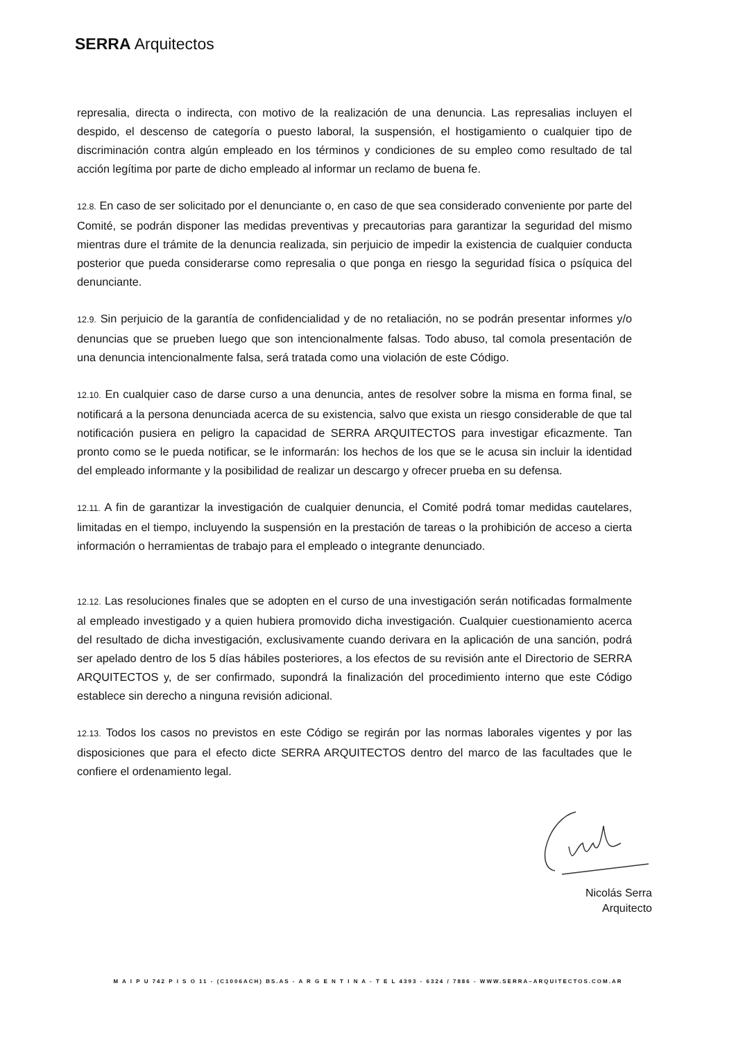SERRA Arquitectos
represalia, directa o indirecta, con motivo de la realización de una denuncia. Las represalias incluyen el despido, el descenso de categoría o puesto laboral, la suspensión, el hostigamiento o cualquier tipo de discriminación contra algún empleado en los términos y condiciones de su empleo como resultado de tal acción legítima por parte de dicho empleado al informar un reclamo de buena fe.
12.8. En caso de ser solicitado por el denunciante o, en caso de que sea considerado conveniente por parte del Comité, se podrán disponer las medidas preventivas y precautorias para garantizar la seguridad del mismo mientras dure el trámite de la denuncia realizada, sin perjuicio de impedir la existencia de cualquier conducta posterior que pueda considerarse como represalia o que ponga en riesgo la seguridad física o psíquica del denunciante.
12.9. Sin perjuicio de la garantía de confidencialidad y de no retaliación, no se podrán presentar informes y/o denuncias que se prueben luego que son intencionalmente falsas. Todo abuso, tal comola presentación de una denuncia intencionalmente falsa, será tratada como una violación de este Código.
12.10. En cualquier caso de darse curso a una denuncia, antes de resolver sobre la misma en forma final, se notificará a la persona denunciada acerca de su existencia, salvo que exista un riesgo considerable de que tal notificación pusiera en peligro la capacidad de SERRA ARQUITECTOS para investigar eficazmente. Tan pronto como se le pueda notificar, se le informarán: los hechos de los que se le acusa sin incluir la identidad del empleado informante y la posibilidad de realizar un descargo y ofrecer prueba en su defensa.
12.11. A fin de garantizar la investigación de cualquier denuncia, el Comité podrá tomar medidas cautelares, limitadas en el tiempo, incluyendo la suspensión en la prestación de tareas o la prohibición de acceso a cierta información o herramientas de trabajo para el empleado o integrante denunciado.
12.12. Las resoluciones finales que se adopten en el curso de una investigación serán notificadas formalmente al empleado investigado y a quien hubiera promovido dicha investigación. Cualquier cuestionamiento acerca del resultado de dicha investigación, exclusivamente cuando derivara en la aplicación de una sanción, podrá ser apelado dentro de los 5 días hábiles posteriores, a los efectos de su revisión ante el Directorio de SERRA ARQUITECTOS y, de ser confirmado, supondrá la finalización del procedimiento interno que este Código establece sin derecho a ninguna revisión adicional.
12.13. Todos los casos no previstos en este Código se regirán por las normas laborales vigentes y por las disposiciones que para el efecto dicte SERRA ARQUITECTOS dentro del marco de las facultades que le confiere el ordenamiento legal.
Nicolás Serra
Arquitecto
M A I P U 742 P I S O 11 - (C1006ACH) BS.AS - A R G E N T I N A - T E L 4393 - 6324 / 7886 - WWW.SERRA–ARQUITECTOS.COM.AR